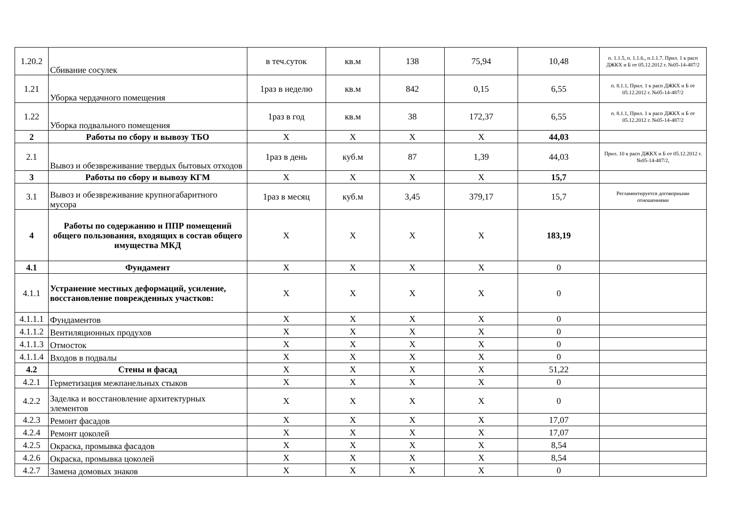| 1.20.2 | Сбивание сосулек | в теч.суток | кв.м | 138 | 75,94 | 10,48 | п. 1.1.5, п. 1.1.6., п.1.1.7. Прил. 1 к расп ДЖКХ и Б от 05.12.2012 г. №05-14-487/2 |
| 1.21 | Уборка чердачного помещения | 1раз в неделю | кв.м | 842 | 0,15 | 6,55 | п. 8.1.1, Прил. 1 к расп ДЖКХ и Б от 05.12.2012 г. №05-14-487/2 |
| 1.22 | Уборка подвального помещения | 1раз в год | кв.м | 38 | 172,37 | 6,55 | п. 8.1.1, Прил. 1 к расп ДЖКХ и Б от 05.12.2012 г. №05-14-487/2 |
| 2 | Работы по сбору и вывозу ТБО | X | X | X | X | 44,03 | |
| 2.1 | Вывоз и обезвреживание твердых бытовых отходов | 1раз в день | куб.м | 87 | 1,39 | 44,03 | Прил. 10 к расп ДЖКХ и Б от 05.12.2012 г. №05-14-487/2, |
| 3 | Работы по сбору и вывозу КГМ | X | X | X | X | 15,7 | |
| 3.1 | Вывоз и обезвреживание крупногабаритного мусора | 1раз в месяц | куб.м | 3,45 | 379,17 | 15,7 | Регламентируется договорными отношениями |
| 4 | Работы по содержанию и ППР помещений общего пользования, входящих в состав общего имущества МКД | X | X | X | X | 183,19 | |
| 4.1 | Фундамент | X | X | X | X | 0 | |
| 4.1.1 | Устранение местных деформаций, усиление, восстановление поврежденных участков: | X | X | X | X | 0 | |
| 4.1.1.1 | Фундаментов | X | X | X | X | 0 | |
| 4.1.1.2 | Вентиляционных продухов | X | X | X | X | 0 | |
| 4.1.1.3 | Отмосток | X | X | X | X | 0 | |
| 4.1.1.4 | Входов в подвалы | X | X | X | X | 0 | |
| 4.2 | Стены и фасад | X | X | X | X | 51,22 | |
| 4.2.1 | Герметизация межпанельных стыков | X | X | X | X | 0 | |
| 4.2.2 | Заделка и восстановление архитектурных элементов | X | X | X | X | 0 | |
| 4.2.3 | Ремонт фасадов | X | X | X | X | 17,07 | |
| 4.2.4 | Ремонт цоколей | X | X | X | X | 17,07 | |
| 4.2.5 | Окраска, промывка фасадов | X | X | X | X | 8,54 | |
| 4.2.6 | Окраска, промывка цоколей | X | X | X | X | 8,54 | |
| 4.2.7 | Замена домовых знаков | X | X | X | X | 0 | |